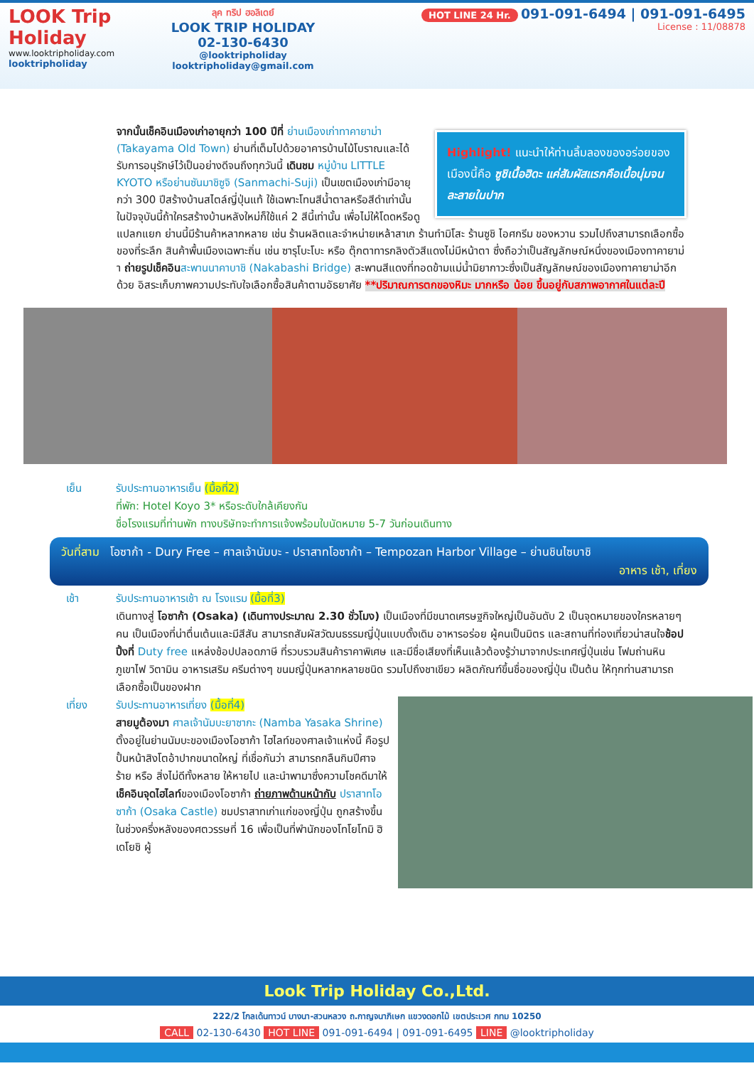LOOK Trip Holiday
www.looktripholiday.com
looktripholiday
ลุค ทริป ฮอลิเดย์
LOOK TRIP HOLIDAY
02-130-6430
@looktripholiday looktripholiday@gmail.com
HOT LINE 24 Hr. 091-091-6494 | 091-091-6495
License : 11/08878
Highlight! แนะนำให้ท่านลิ้มลองของอร่อยของเมืองนี้คือ ซูชิเนื้อฮิดะ แค่สัมผัสแรกคือเนื้อนุ่มจนละลายในปาก
จากนั้นเช็คอินเมืองเก่าอายุกว่า 100 ปีที่ ย่านเมืองเก่าทาคายาม่า (Takayama Old Town) ย่านที่เต็มไปด้วยอาคารบ้านไม้โบราณและได้รับการอนุรักษ์ไว้เป็นอย่างดีจนถึงทุกวันนี้ เดินชม หมู่บ้าน LITTLE KYOTO หรือย่านซันมาชิซูจิ (Sanmachi-Suji) เป็นเขตเมืองเก่ามีอายุกว่า 300 ปีสร้างบ้านสไตล์ญี่ปุ่นแท้ ใช้เฉพาะโทนสีน้ำตาลหรือสีดำเท่านั้น ในปัจจุบันนี้ถ้าใครสร้างบ้านหลังใหม่ก็ใช้แค่ 2 สีนี้เท่านั้น เพื่อไม่ให้โดดหรือดูแปลกแยก ย่านนี้มีร้านค้าหลากหลาย เช่น ร้านผลิตและจำหน่ายเหล้าสาเก ร้านทำมิโสะ ร้านซูชิ ไอศกรีม ของหวาน รวมไปถึงสามารถเลือกซื้อของที่ระลึก สินค้าพื้นเมืองเฉพาะถิ่น เช่น ซารุโบะโบะ หรือ ตุ๊กตาทารกลิงตัวสีแดงไม่มีหน้าตา ซึ่งถือว่าเป็นสัญลักษณ์หนึ่งของเมืองทาคายาม่า ถ่ายรูปเช็คอิน สะพานนาคาบาชิ (Nakabashi Bridge) สะพานสีแดงที่ทอดข้ามแม่น้ำมิยากาวะซึ่งเป็นสัญลักษณ์ของเมืองทาคายาม่าอีกด้วย อิสระเก็บภาพความประทับใจเลือกซื้อสินค้าตามอัธยาศัย **ปริมาณการตกของหิมะ มากหรือ น้อย ขึ้นอยู่กับสภาพอากาศในแต่ละปี
เย็น รับประทานอาหารเย็น (มื้อที่2)
ที่พัก: Hotel Koyo 3* หรือระดับใกล้เคียงกัน
ชื่อโรงแรมที่ท่านพัก ทางบริษัทจะทำการแจ้งพร้อมใบนัดหมาย 5-7 วันก่อนเดินทาง
วันที่สาม โอซาก้า - Dury Free – ศาลเจ้านัมบะ - ปราสาทโอซาก้า – Tempozan Harbor Village – ย่านชินไซบาชิ
อาหาร เช้า, เที่ยง
เช้า รับประทานอาหารเช้า ณ โรงแรม (มื้อที่3)
เดินทางสู่ โอซาก้า (Osaka) (เดินทางประมาณ 2.30 ชั่วโมง) เป็นเมืองที่มีขนาดเศรษฐกิจใหญ่เป็นอันดับ 2 เป็นจุดหมายของใครหลายๆคน เป็นเมืองที่น่าตื่นเต้นและมีสีสัน สามารถสัมผัสวัฒนธรรมญี่ปุ่นแบบดั้งเดิม อาหารอร่อย ผู้คนเป็นมิตร และสถานที่ท่องเที่ยวน่าสนใจช้อปปิ้งที่ Duty free แหล่งช้อปปลอดภาษี ที่รวบรวมสินค้าราคาพิเศษ และมีชื่อเสียงที่เห็นแล้วต้องรู้ว่ามาจากประเทศญี่ปุ่นเช่น โฟมถ่านหินภูเขาไฟ วิตามิน อาหารเสริม ครีมต่างๆ ขนมญี่ปุ่นหลากหลายชนิด รวมไปถึงชาเขียว ผลิตภัณฑ์ขึ้นชื่อของญี่ปุ่น เป็นต้น ให้ทุกท่านสามารถเลือกซื้อเป็นของฝาก
เที่ยง รับประทานอาหารเที่ยง (มื้อที่4)
สายมูต้องมา ศาลเจ้านัมบะยาซากะ (Namba Yasaka Shrine) ตั้งอยู่ในย่านนัมบะของเมืองโอซาก้า ไฮไลท์ของศาลเจ้าแห่งนี้ คือรูปปั้นหน้าสิงโตอ้าปากขนาดใหญ่ ที่เชื่อกันว่า สามารถกลืนกินปีศาจร้าย หรือ สิ่งไม่ดีทั้งหลาย ให้หายไป และนำพามาซึ่งความโชคดีมาให้ เช็คอินจุดไฮไลท์ของเมืองโอซาก้า ถ่ายภาพด้านหน้ากับ ปราสาทโอซาก้า (Osaka Castle) ชมปราสาทเก่าแก่ของญี่ปุ่น ถูกสร้างขึ้นในช่วงครึ่งหลังของศตวรรษที่ 16 เพื่อเป็นที่พำนักของโทโยโทมิ ฮิเดโยชิ ผู้
Look Trip Holiday Co.,Ltd.
222/2 โกลเด้นทาวน์ บางนา-สวนหลวง ถ.กาญจนาภิเษก แขวงดอกไม้ เขตประเวศ กทม 10250
CALL 02-130-6430 HOT LINE 091-091-6494 | 091-091-6495 LINE @looktripholiday